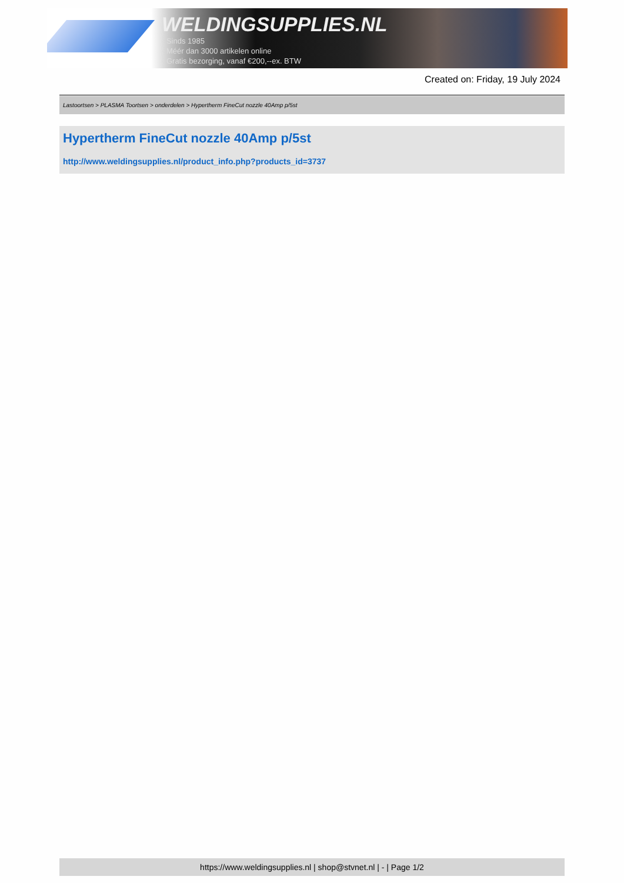WELDINGSUPPLIES.NL
- Sinds 1985
- Méér dan 3000 artikelen online
- Gratis bezorging, vanaf €200,--ex. BTW
Created on: Friday, 19 July 2024
Lastoortsen > PLASMA Toortsen > onderdelen > Hypertherm FineCut nozzle 40Amp p/5st
Hypertherm FineCut nozzle 40Amp p/5st
http://www.weldingsupplies.nl/product_info.php?products_id=3737
https://www.weldingsupplies.nl | shop@stvnet.nl | - | Page 1/2